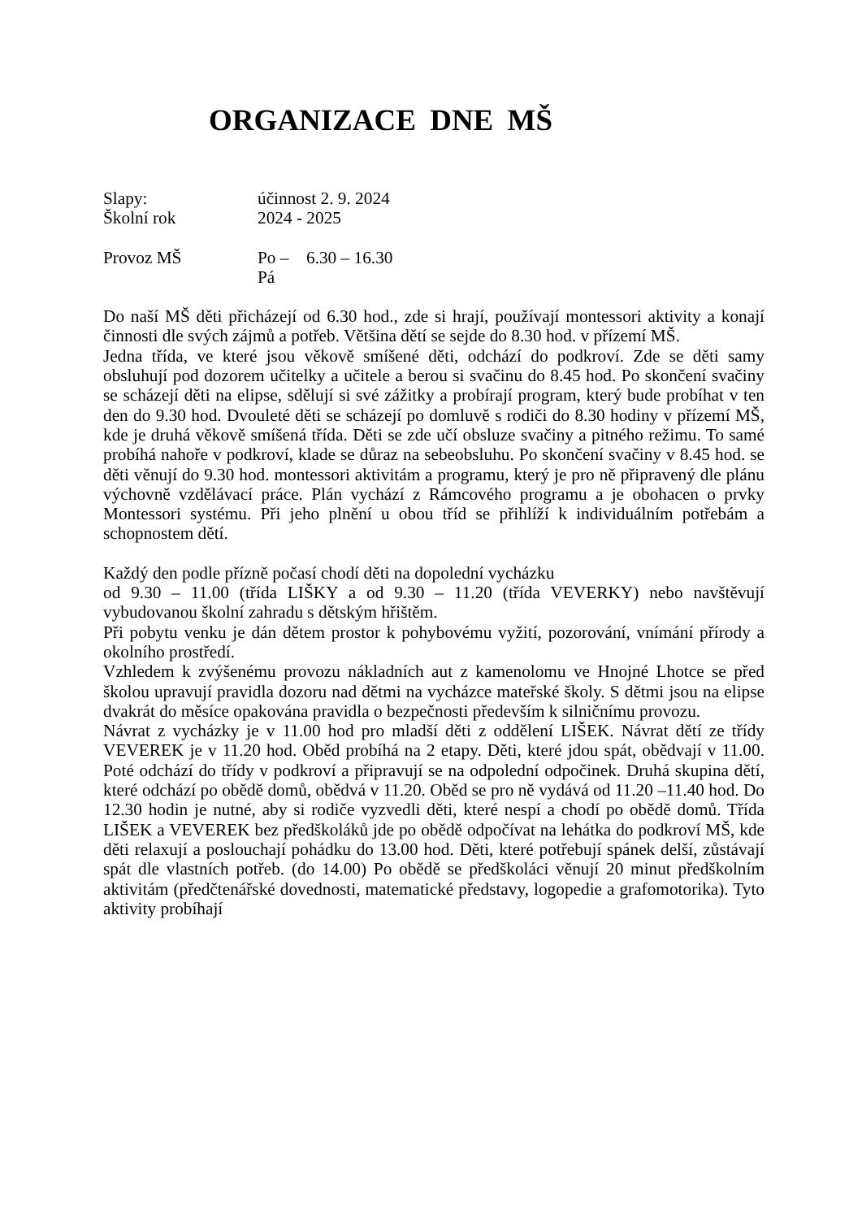ORGANIZACE DNE MŠ
Slapy: účinnost 2. 9. 2024
Školní rok 2024 - 2025
Provoz MŠ Po – Pá 6.30 – 16.30
Do naší MŠ děti přicházejí od 6.30 hod., zde si hrají, používají montessori aktivity a konají činnosti dle svých zájmů a potřeb. Většina dětí se sejde do 8.30 hod. v přízemí MŠ.
Jedna třída, ve které jsou věkově smíšené děti, odchází do podkroví. Zde se děti samy obsluhují pod dozorem učitelky a učitele a berou si svačinu do 8.45 hod. Po skončení svačiny se scházejí děti na elipse, sdělují si své zážitky a probírají program, který bude probíhat v ten den do 9.30 hod. Dvouleté děti se scházejí po domluvě s rodiči do 8.30 hodiny v přízemí MŠ, kde je druhá věkově smíšená třída. Děti se zde učí obsluze svačiny a pitného režimu. To samé probíhá nahoře v podkroví, klade se důraz na sebeobsluhu. Po skončení svačiny v 8.45 hod. se děti věnují do 9.30 hod. montessori aktivitám a programu, který je pro ně připravený dle plánu výchovně vzdělávací práce. Plán vychází z Rámcového programu a je obohacen o prvky Montessori systému. Při jeho plnění u obou tříd se přihlíží k individuálním potřebám a schopnostem dětí.
Každý den podle přízně počasí chodí děti na dopolední vycházku
od 9.30 – 11.00 (třída LIŠKY a od 9.30 – 11.20 (třída VEVERKY) nebo navštěvují vybudovanou školní zahradu s dětským hřištěm.
Při pobytu venku je dán dětem prostor k pohybovému vyžití, pozorování, vnímání přírody a okolního prostředí.
Vzhledem k zvýšenému provozu nákladních aut z kamenolomu ve Hnojné Lhotce se před školou upravují pravidla dozoru nad dětmi na vycházce mateřské školy. S dětmi jsou na elipse dvakrát do měsíce opakována pravidla o bezpečnosti především k silničnímu provozu.
Návrat z vycházky je v 11.00 hod pro mladší děti z oddělení LIŠEK. Návrat dětí ze třídy VEVEREK je v 11.20 hod. Oběd probíhá na 2 etapy. Děti, které jdou spát, obědvají v 11.00. Poté odchází do třídy v podkroví a připravují se na odpolední odpočinek. Druhá skupina dětí, které odchází po obědě domů, obědvá v 11.20. Oběd se pro ně vydává od 11.20 –11.40 hod. Do 12.30 hodin je nutné, aby si rodiče vyzvedli děti, které nespí a chodí po obědě domů. Třída LIŠEK a VEVEREK bez předškoláků jde po obědě odpočívat na lehátka do podkroví MŠ, kde děti relaxují a poslouchají pohádku do 13.00 hod. Děti, které potřebují spánek delší, zůstávají spát dle vlastních potřeb. (do 14.00) Po obědě se předškoláci věnují 20 minut předškolním aktivitám (předčtenářské dovednosti, matematické představy, logopedie a grafomotorika). Tyto aktivity probíhají